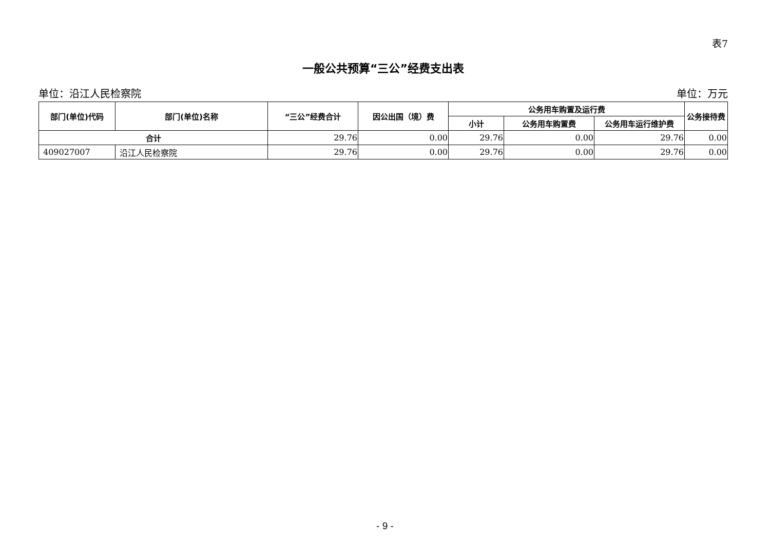表7
一般公共预算“三公”经费支出表
单位：沿江人民检察院 单位：万元
| 部门(单位)代码 | 部门(单位)名称 | “三公”经费合计 | 因公出国（境）费 | 公务用车购置及运行费 | | | 公务接待费 |
| --- | --- | --- | --- | --- | --- | --- | --- |
| | | | | 小计 | 公务用车购置费 | 公务用车运行维护费 | |
| 合计 | | 29.76 | 0.00 | 29.76 | 0.00 | 29.76 | 0.00 |
| 409027007 | 沿江人民检察院 | 29.76 | 0.00 | 29.76 | 0.00 | 29.76 | 0.00 |
- 9 -